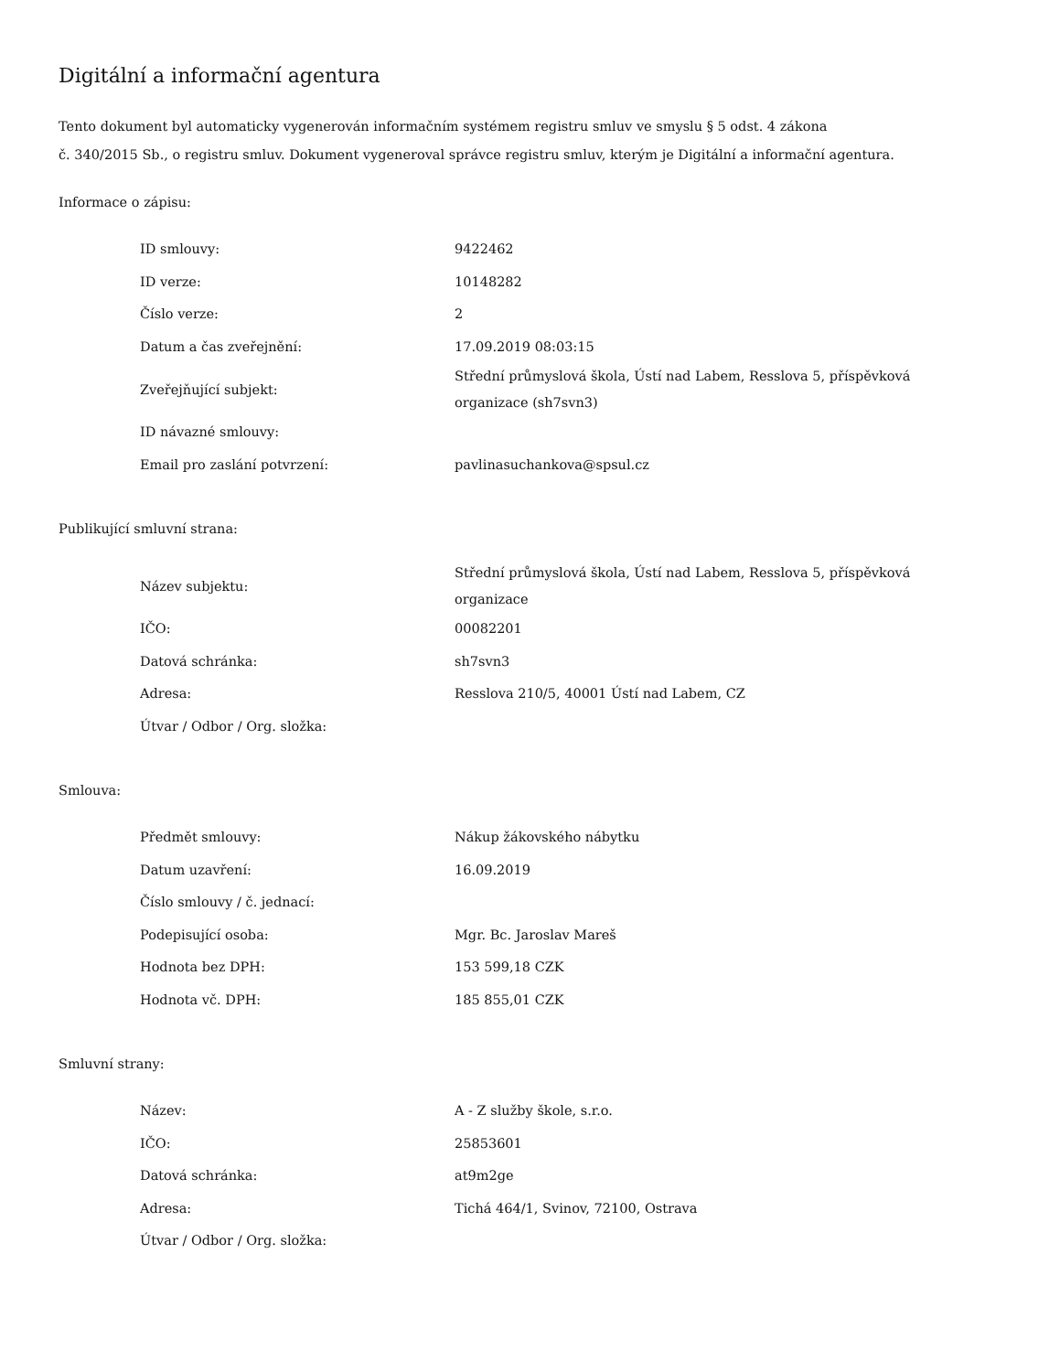Digitální a informační agentura
Tento dokument byl automaticky vygenerován informačním systémem registru smluv ve smyslu § 5 odst. 4 zákona
č. 340/2015 Sb., o registru smluv. Dokument vygeneroval správce registru smluv, kterým je Digitální a informační agentura.
Informace o zápisu:
| ID smlouvy: | 9422462 |
| ID verze: | 10148282 |
| Číslo verze: | 2 |
| Datum a čas zveřejnění: | 17.09.2019 08:03:15 |
| Zveřejňující subjekt: | Střední průmyslová škola, Ústí nad Labem, Resslova 5, příspěvková organizace (sh7svn3) |
| ID návazné smlouvy: | |
| Email pro zaslání potvrzení: | pavlinasuchankova@spsul.cz |
Publikující smluvní strana:
| Název subjektu: | Střední průmyslová škola, Ústí nad Labem, Resslova 5, příspěvková organizace |
| IČO: | 00082201 |
| Datová schránka: | sh7svn3 |
| Adresa: | Resslova 210/5, 40001 Ústí nad Labem, CZ |
| Útvar / Odbor / Org. složka: | |
Smlouva:
| Předmět smlouvy: | Nákup žákovského nábytku |
| Datum uzavření: | 16.09.2019 |
| Číslo smlouvy / č. jednací: | |
| Podepisující osoba: | Mgr. Bc. Jaroslav Mareš |
| Hodnota bez DPH: | 153 599,18 CZK |
| Hodnota vč. DPH: | 185 855,01 CZK |
Smluvní strany:
| Název: | A - Z služby škole, s.r.o. |
| IČO: | 25853601 |
| Datová schránka: | at9m2ge |
| Adresa: | Tichá 464/1, Svinov, 72100, Ostrava |
| Útvar / Odbor / Org. složka: | |